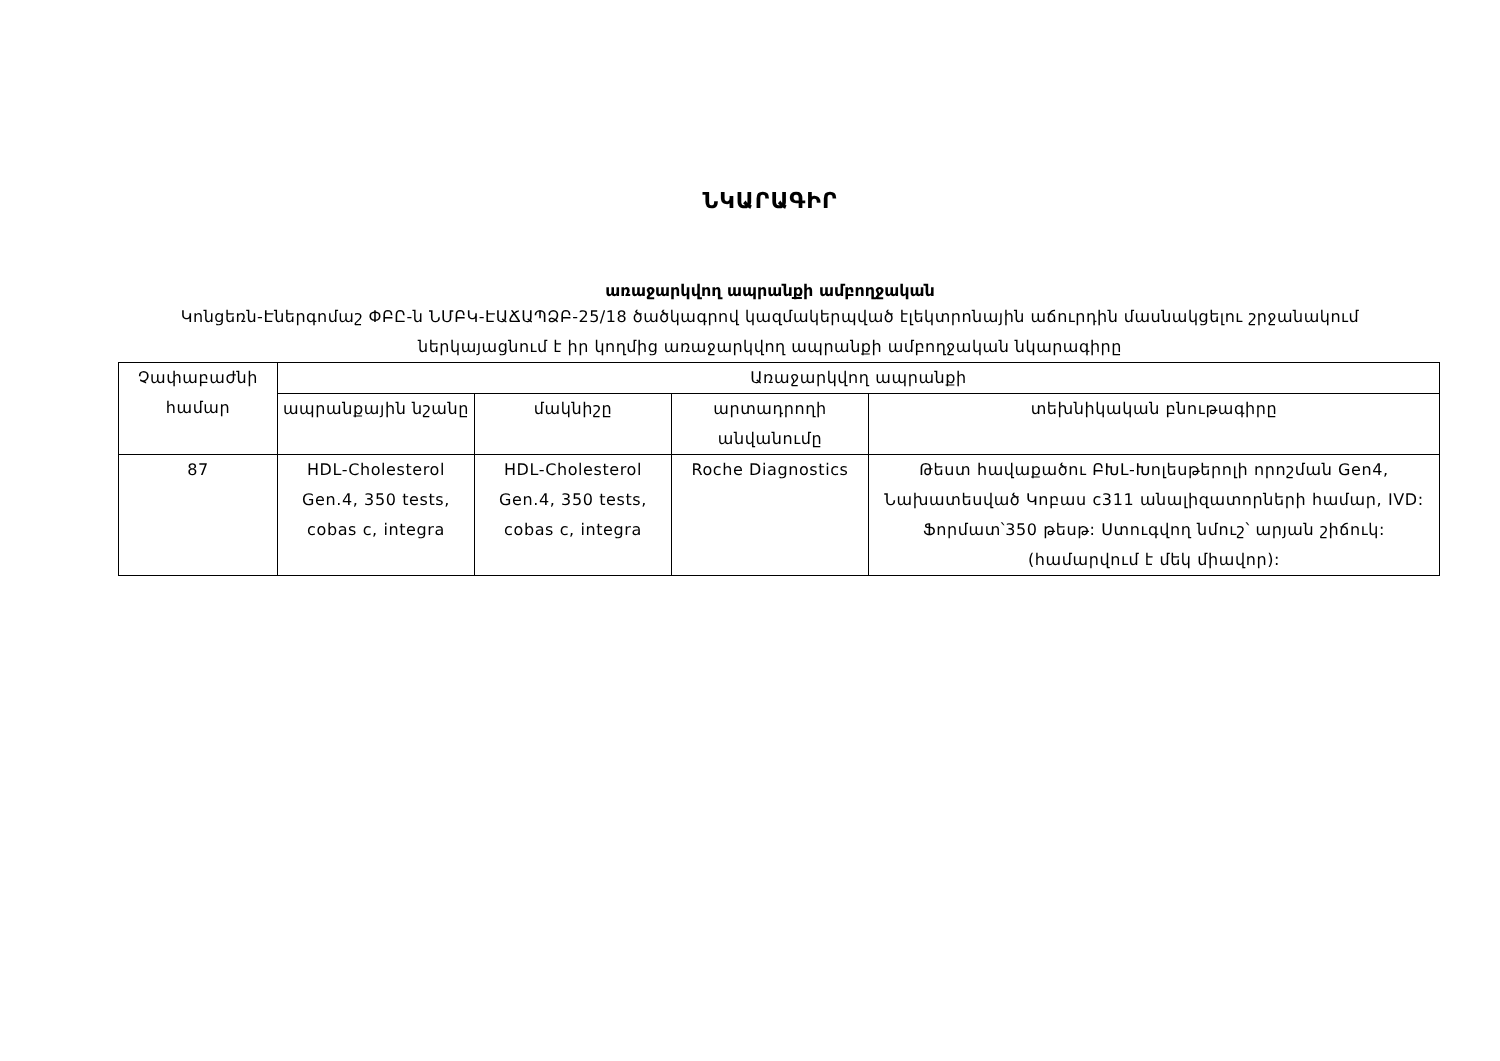ՆԿԱՐԱԳԻՐ
առաջարկվող ապրանքի ամբողջական
Կոնցեռն-Էներգոմաշ ՓԲԸ-ն ՆՄԲԿ-ԷԱՃԱՊՁԲ-25/18 ծածկագրով կազմակերպված էլեկտրոնային աճուրդին մասնակցելու շրջանակում ներկայացնում է իր կողմից առաջարկվող ապրանքի ամբողջական նկարագիրը
| Չափաբաժնի համար | Առաջարկվող ապրանքի | | | |
| --- | --- | --- | --- | --- |
| | ապրանքային նշանը | մակնիշը | արտադրողի անվանումը | տեխնիկական բնութագիրը |
| 87 | HDL-Cholesterol Gen.4, 350 tests, cobas c, integra | HDL-Cholesterol Gen.4, 350 tests, cobas c, integra | Roche Diagnostics | Թեստ հավաքածու ԲԽԼ-Խոլեսթերոլի որոշման Gen4, Նախատեսված Կոբաս c311 անալիզատորների համար, IVD: Ֆորմատ՝350 թեսթ: Ստուգվող նմուշ՝ արյան շիճուկ:(համարվում է մեկ միավոր): |